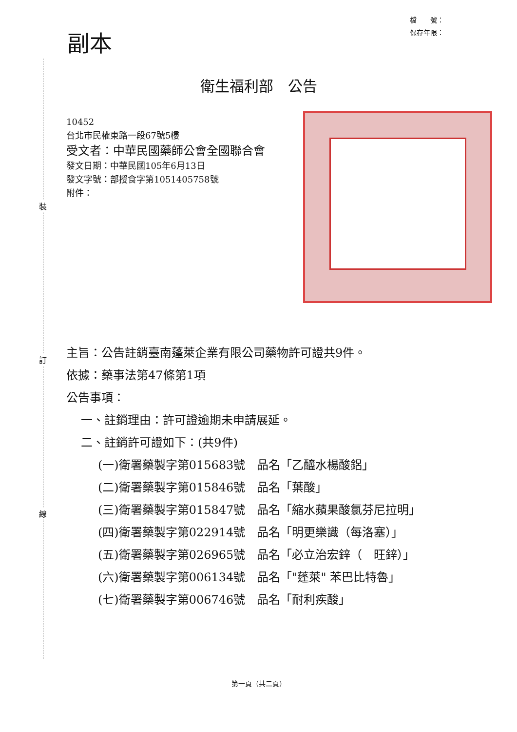裝
訂
線
副本
檔　　號：
保存年限：
衛生福利部　公告
10452
台北市民權東路一段67號5樓
受文者：中華民國藥師公會全國聯合會
發文日期：中華民國105年6月13日
發文字號：部授食字第1051405758號
附件：
主旨：公告註銷臺南蓬萊企業有限公司藥物許可證共9件。
依據：藥事法第47條第1項
公告事項：
一、註銷理由：許可證逾期未申請展延。
二、註銷許可證如下：(共9件)
(一)衛署藥製字第015683號　品名「乙醯水楊酸鋁」
(二)衛署藥製字第015846號　品名「葉酸」
(三)衛署藥製字第015847號　品名「縮水蘋果酸氯芬尼拉明」
(四)衛署藥製字第022914號　品名「明更樂識（每洛塞）」
(五)衛署藥製字第026965號　品名「必立治宏鋅（　旺鋅）」
(六)衛署藥製字第006134號　品名「"蓬萊" 苯巴比特魯」
(七)衛署藥製字第006746號　品名「耐利疾酸」
第一頁（共二頁）